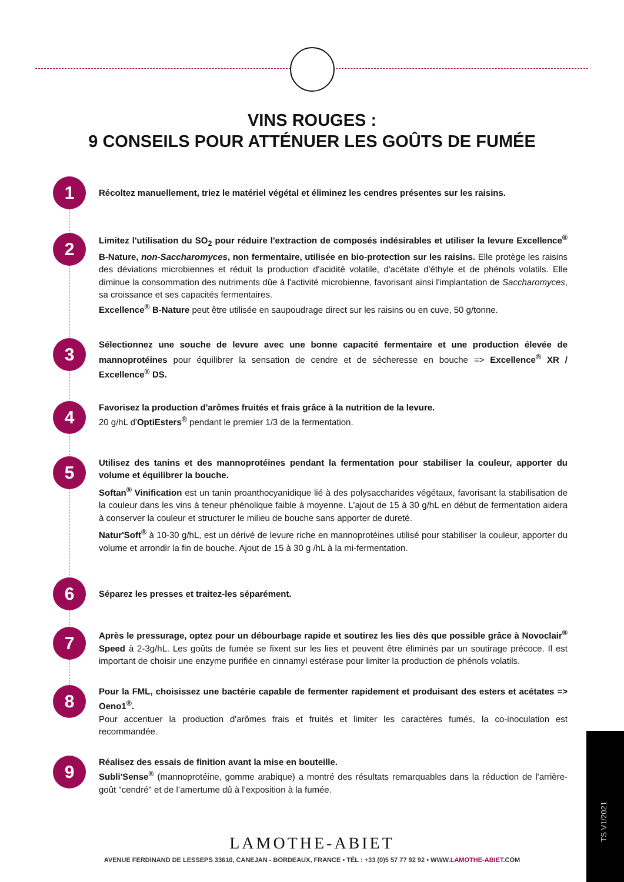VINS ROUGES :
9 CONSEILS POUR ATTÉNUER LES GOÛTS DE FUMÉE
1
Récoltez manuellement, triez le matériel végétal et éliminez les cendres présentes sur les raisins.
2
Limitez l'utilisation du SO<sub>2</sub> pour réduire l'extraction de composés indésirables et utiliser la levure Excellence<sup>®</sup> B-Nature, non-Saccharomyces, non fermentaire, utilisée en bio-protection sur les raisins. Elle protège les raisins des déviations microbiennes et réduit la production d'acidité volatile, d'acétate d'éthyle et de phénols volatils. Elle diminue la consommation des nutriments dûe à l'activité microbienne, favorisant ainsi l'implantation de Saccharomyces, sa croissance et ses capacités fermentaires.
Excellence<sup>®</sup> B-Nature peut être utilisée en saupoudrage direct sur les raisins ou en cuve, 50 g/tonne.
3
Sélectionnez une souche de levure avec une bonne capacité fermentaire et une production élevée de mannoprotéines pour équilibrer la sensation de cendre et de sécheresse en bouche => Excellence<sup>®</sup> XR / Excellence<sup>®</sup> DS.
4
Favorisez la production d'arômes fruités et frais grâce à la nutrition de la levure.
20 g/hL d'OptiEsters<sup>®</sup> pendant le premier 1/3 de la fermentation.
5
Utilisez des tanins et des mannoprotéines pendant la fermentation pour stabiliser la couleur, apporter du volume et équilibrer la bouche.
Softan<sup>®</sup> Vinification est un tanin proanthocyanidique lié à des polysaccharides végétaux, favorisant la stabilisation de la couleur dans les vins à teneur phénolique faible à moyenne. L'ajout de 15 à 30 g/hL en début de fermentation aidera à conserver la couleur et structurer le milieu de bouche sans apporter de dureté.
Natur'Soft<sup>®</sup> à 10-30 g/hL, est un dérivé de levure riche en mannoprotéines utilisé pour stabiliser la couleur, apporter du volume et arrondir la fin de bouche. Ajout de 15 à 30 g /hL à la mi-fermentation.
6
Séparez les presses et traitez-les séparément.
7
Après le pressurage, optez pour un débourbage rapide et soutirez les lies dès que possible grâce à Novoclair<sup>®</sup> Speed à 2-3g/hL. Les goûts de fumée se fixent sur les lies et peuvent être éliminés par un soutirage précoce. Il est important de choisir une enzyme purifiée en cinnamyl estérase pour limiter la production de phénols volatils.
8
Pour la FML, choisissez une bactérie capable de fermenter rapidement et produisant des esters et acétates => Oeno1<sup>®</sup>.
Pour accentuer la production d'arômes frais et fruités et limiter les caractères fumés, la co-inoculation est recommandée.
9
Réalisez des essais de finition avant la mise en bouteille.
Subli'Sense<sup>®</sup> (mannoprotéine, gomme arabique) a montré des résultats remarquables dans la réduction de l'arrière-goût "cendré" et de l’amertume dû à l’exposition à la fumée.
LAMOTHE-ABIET
AVENUE FERDINAND DE LESSEPS 33610, CANEJAN - BORDEAUX, FRANCE • TÉL : +33 (0)5 57 77 92 92 • WWW.LAMOTHE-ABIET.COM
TS V1/2021